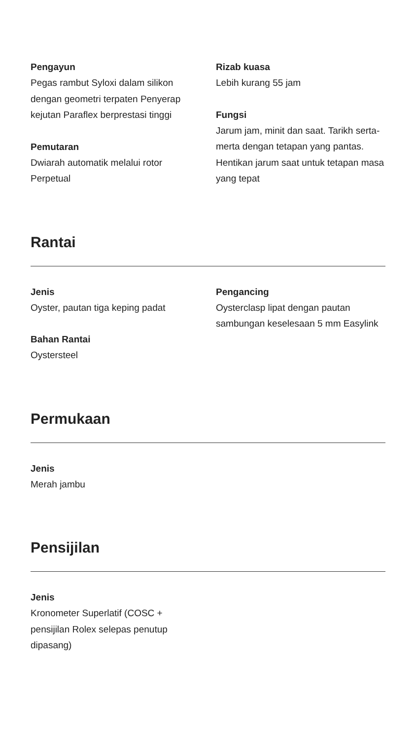Pengayun
Pegas rambut Syloxi dalam silikon dengan geometri terpaten Penyerap kejutan Paraflex berprestasi tinggi
Pemutaran
Dwiarah automatik melalui rotor Perpetual
Rizab kuasa
Lebih kurang 55 jam
Fungsi
Jarum jam, minit dan saat. Tarikh serta-merta dengan tetapan yang pantas. Hentikan jarum saat untuk tetapan masa yang tepat
Rantai
Jenis
Oyster, pautan tiga keping padat
Bahan Rantai
Oystersteel
Pengancing
Oysterclasp lipat dengan pautan sambungan keselesaan 5 mm Easylink
Permukaan
Jenis
Merah jambu
Pensijilan
Jenis
Kronometer Superlatif (COSC + pensijilan Rolex selepas penutup dipasang)